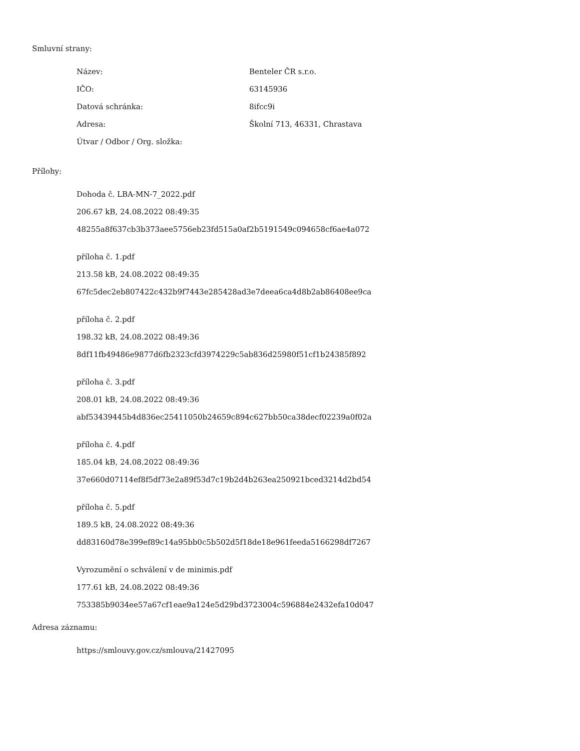Smluvní strany:
| Název: | Benteler ČR s.r.o. |
| IČO: | 63145936 |
| Datová schránka: | 8ifcc9i |
| Adresa: | Školní 713, 46331, Chrastava |
| Útvar / Odbor / Org. složka: | |
Přílohy:
Dohoda č. LBA-MN-7_2022.pdf
206.67 kB, 24.08.2022 08:49:35
48255a8f637cb3b373aee5756eb23fd515a0af2b5191549c094658cf6ae4a072
příloha č. 1.pdf
213.58 kB, 24.08.2022 08:49:35
67fc5dec2eb807422c432b9f7443e285428ad3e7deea6ca4d8b2ab86408ee9ca
příloha č. 2.pdf
198.32 kB, 24.08.2022 08:49:36
8df11fb49486e9877d6fb2323cfd3974229c5ab836d25980f51cf1b24385f892
příloha č. 3.pdf
208.01 kB, 24.08.2022 08:49:36
abf53439445b4d836ec25411050b24659c894c627bb50ca38decf02239a0f02a
příloha č. 4.pdf
185.04 kB, 24.08.2022 08:49:36
37e660d07114ef8f5df73e2a89f53d7c19b2d4b263ea250921bced3214d2bd54
příloha č. 5.pdf
189.5 kB, 24.08.2022 08:49:36
dd83160d78e399ef89c14a95bb0c5b502d5f18de18e961feeda5166298df7267
Vyrozumění o schválení v de minimis.pdf
177.61 kB, 24.08.2022 08:49:36
753385b9034ee57a67cf1eae9a124e5d29bd3723004c596884e2432efa10d047
Adresa záznamu:
https://smlouvy.gov.cz/smlouva/21427095